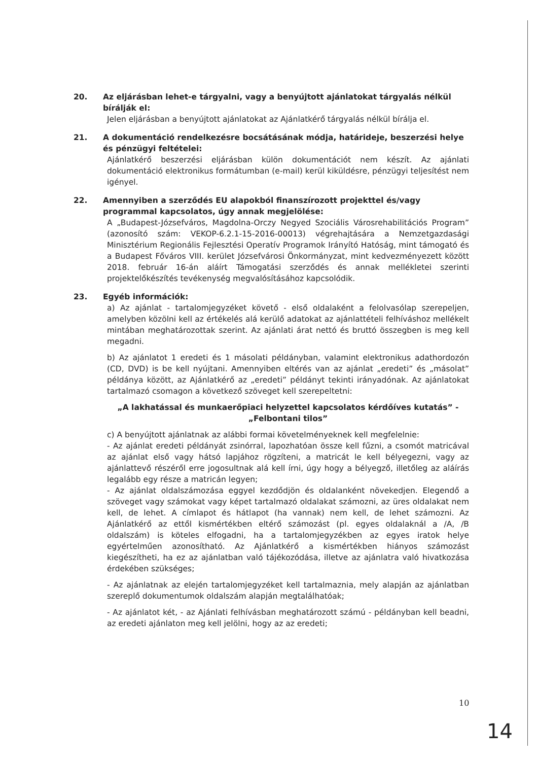20. Az eljárásban lehet-e tárgyalni, vagy a benyújtott ajánlatokat tárgyalás nélkül bírálják el:
Jelen eljárásban a benyújtott ajánlatokat az Ajánlatkérő tárgyalás nélkül bírálja el.
21. A dokumentáció rendelkezésre bocsátásának módja, határideje, beszerzési helye és pénzügyi feltételei:
Ajánlatkérő beszerzési eljárásban külön dokumentációt nem készít. Az ajánlati dokumentáció elektronikus formátumban (e-mail) kerül kiküldésre, pénzügyi teljesítést nem igényel.
22. Amennyiben a szerződés EU alapokból finanszírozott projekttel és/vagy programmal kapcsolatos, úgy annak megjelölése:
A „Budapest-Józsefváros, Magdolna-Orczy Negyed Szociális Városrehabilitációs Program” (azonosító szám: VEKOP-6.2.1-15-2016-00013) végrehajtására a Nemzetgazdasági Minisztérium Regionális Fejlesztési Operatív Programok Irányító Hatóság, mint támogató és a Budapest Főváros VIII. kerület Józsefvárosi Önkormányzat, mint kedvezményezett között 2018. február 16-án aláírt Támogatási szerződés és annak mellékletei szerinti projektelőkészítés tevékenység megvalósításához kapcsolódik.
23. Egyéb információk:
a) Az ajánlat - tartalomjegyzéket követő - első oldalaként a felolvasólap szerepeljen, amelyben közölni kell az értékelés alá kerülő adatokat az ajánlattételi felhíváshoz mellékelt mintában meghatározottak szerint. Az ajánlati árat nettó és bruttó összegben is meg kell megadni.
b) Az ajánlatot 1 eredeti és 1 másolati példányban, valamint elektronikus adathordozón (CD, DVD) is be kell nyújtani. Amennyiben eltérés van az ajánlat „eredeti” és „másolat” példánya között, az Ajánlatkérő az „eredeti” példányt tekinti irányadónak. Az ajánlatokat tartalmazó csomagon a következő szöveget kell szerepeltetni:
„A lakhatással és munkaerőpiaci helyzettel kapcsolatos kérdőíves kutatás” -
„Felbontani tilos”
c) A benyújtott ajánlatnak az alábbi formai követelményeknek kell megfelelnie:
- Az ajánlat eredeti példányát zsinórral, lapozhatóan össze kell fűzni, a csomót matricával az ajánlat első vagy hátsó lapjához rögzíteni, a matricát le kell bélyegezni, vagy az ajánlattevő részéről erre jogosultnak alá kell írni, úgy hogy a bélyegző, illetőleg az aláírás legalább egy része a matricán legyen;
- Az ajánlat oldalszámozása eggyel kezdődjön és oldalanként növekedjen. Elegendő a szöveget vagy számokat vagy képet tartalmazó oldalakat számozni, az üres oldalakat nem kell, de lehet. A címlapot és hátlapot (ha vannak) nem kell, de lehet számozni. Az Ajánlatkérő az ettől kismértékben eltérő számozást (pl. egyes oldalaknál a /A, /B oldalszám) is köteles elfogadni, ha a tartalomjegyzékben az egyes iratok helye egyértelműen azonosítható. Az Ajánlatkérő a kismértékben hiányos számozást kiegészítheti, ha ez az ajánlatban való tájékozódása, illetve az ajánlatra való hivatkozása érdekében szükséges;
- Az ajánlatnak az elején tartalomjegyzéket kell tartalmaznia, mely alapján az ajánlatban szereplő dokumentumok oldalszám alapján megtalálhatóak;
- Az ajánlatot két, - az Ajánlati felhívásban meghatározott számú - példányban kell beadni, az eredeti ajánlaton meg kell jelölni, hogy az az eredeti;
10
14